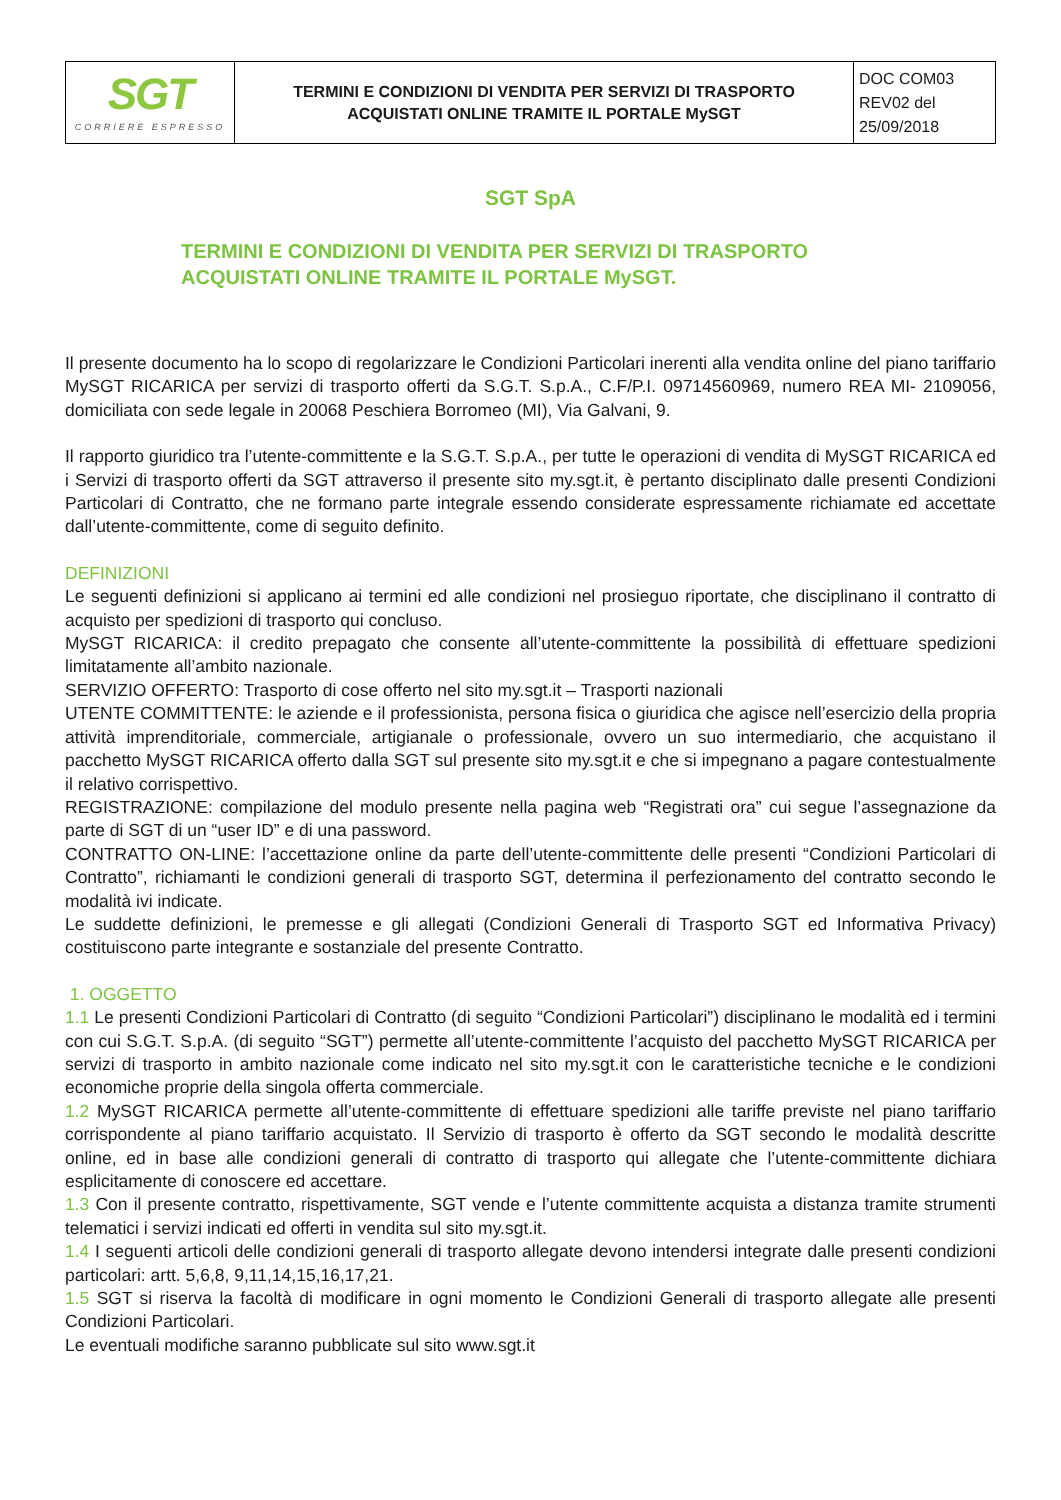| SGT CORRIERE ESPRESSO | TERMINI E CONDIZIONI DI VENDITA PER SERVIZI DI TRASPORTO ACQUISTATI ONLINE TRAMITE IL PORTALE MySGT | DOC COM03 REV02 del 25/09/2018 |
SGT SpA
TERMINI E CONDIZIONI DI VENDITA PER SERVIZI DI TRASPORTO
ACQUISTATI ONLINE TRAMITE IL PORTALE MySGT.
Il presente documento ha lo scopo di regolarizzare le Condizioni Particolari inerenti alla vendita online del piano tariffario MySGT RICARICA per servizi di trasporto offerti da S.G.T. S.p.A., C.F/P.I. 09714560969, numero REA MI- 2109056, domiciliata con sede legale in 20068 Peschiera Borromeo (MI), Via Galvani, 9.
Il rapporto giuridico tra l’utente-committente e la S.G.T. S.p.A., per tutte le operazioni di vendita di MySGT RICARICA ed i Servizi di trasporto offerti da SGT attraverso il presente sito my.sgt.it, è pertanto disciplinato dalle presenti Condizioni Particolari di Contratto, che ne formano parte integrale essendo considerate espressamente richiamate ed accettate dall’utente-committente, come di seguito definito.
DEFINIZIONI
Le seguenti definizioni si applicano ai termini ed alle condizioni nel prosieguo riportate, che disciplinano il contratto di acquisto per spedizioni di trasporto qui concluso.
MySGT RICARICA: il credito prepagato che consente all’utente-committente la possibilità di effettuare spedizioni limitatamente all’ambito nazionale.
SERVIZIO OFFERTO: Trasporto di cose offerto nel sito my.sgt.it – Trasporti nazionali
UTENTE COMMITTENTE: le aziende e il professionista, persona fisica o giuridica che agisce nell’esercizio della propria attività imprenditoriale, commerciale, artigianale o professionale, ovvero un suo intermediario, che acquistano il pacchetto MySGT RICARICA offerto dalla SGT sul presente sito my.sgt.it e che si impegnano a pagare contestualmente il relativo corrispettivo.
REGISTRAZIONE: compilazione del modulo presente nella pagina web “Registrati ora” cui segue l’assegnazione da parte di SGT di un “user ID” e di una password.
CONTRATTO ON-LINE: l’accettazione online da parte dell’utente-committente delle presenti “Condizioni Particolari di Contratto”, richiamanti le condizioni generali di trasporto SGT, determina il perfezionamento del contratto secondo le modalità ivi indicate.
Le suddette definizioni, le premesse e gli allegati (Condizioni Generali di Trasporto SGT ed Informativa Privacy) costituiscono parte integrante e sostanziale del presente Contratto.
1. OGGETTO
1.1 Le presenti Condizioni Particolari di Contratto (di seguito “Condizioni Particolari”) disciplinano le modalità ed i termini con cui S.G.T. S.p.A. (di seguito “SGT”) permette all’utente-committente l’acquisto del pacchetto MySGT RICARICA per servizi di trasporto in ambito nazionale come indicato nel sito my.sgt.it con le caratteristiche tecniche e le condizioni economiche proprie della singola offerta commerciale.
1.2 MySGT RICARICA permette all’utente-committente di effettuare spedizioni alle tariffe previste nel piano tariffario corrispondente al piano tariffario acquistato. Il Servizio di trasporto è offerto da SGT secondo le modalità descritte online, ed in base alle condizioni generali di contratto di trasporto qui allegate che l’utente-committente dichiara esplicitamente di conoscere ed accettare.
1.3 Con il presente contratto, rispettivamente, SGT vende e l’utente committente acquista a distanza tramite strumenti telematici i servizi indicati ed offerti in vendita sul sito my.sgt.it.
1.4 I seguenti articoli delle condizioni generali di trasporto allegate devono intendersi integrate dalle presenti condizioni particolari: artt. 5,6,8, 9,11,14,15,16,17,21.
1.5 SGT si riserva la facoltà di modificare in ogni momento le Condizioni Generali di trasporto allegate alle presenti Condizioni Particolari.
Le eventuali modifiche saranno pubblicate sul sito www.sgt.it